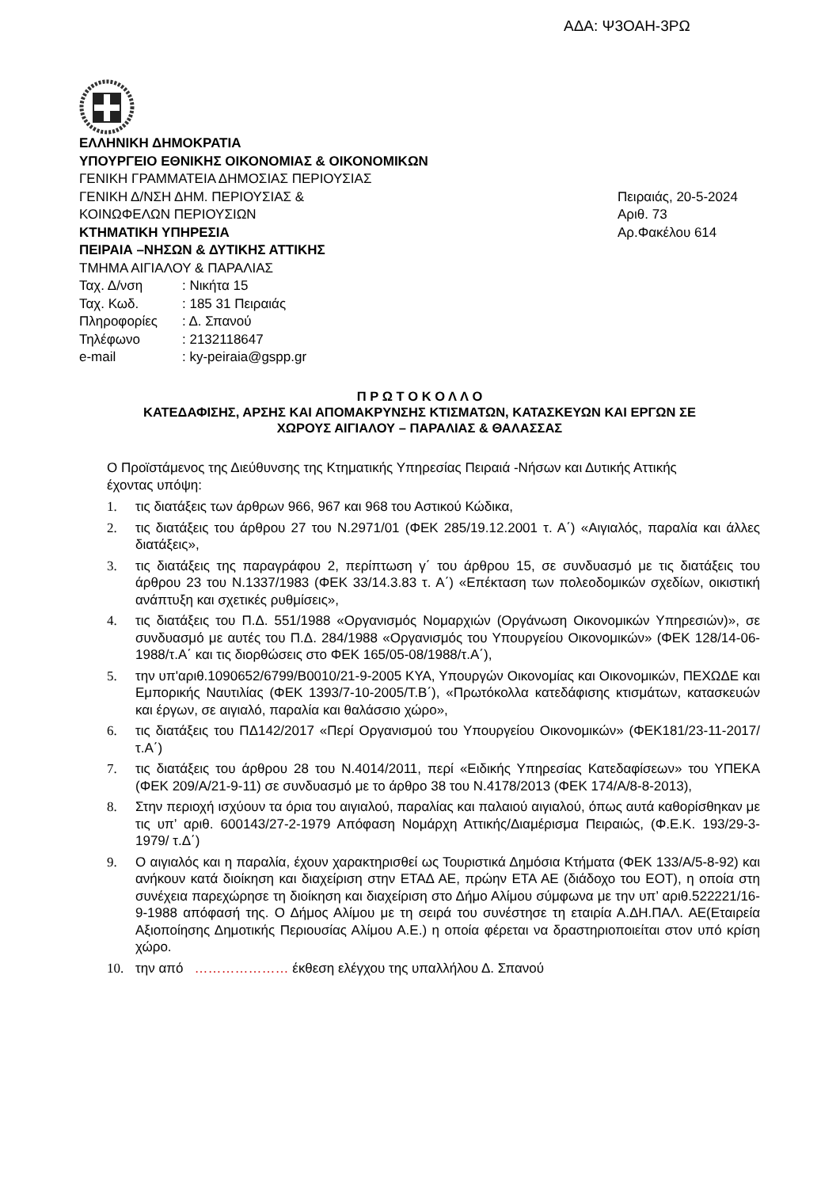ΑΔΑ: Ψ3ΟΑΗ-3ΡΩ
ΕΛΛΗΝΙΚΗ ΔΗΜΟΚΡΑΤΙΑ
ΥΠΟΥΡΓΕΙΟ ΕΘΝΙΚΗΣ ΟΙΚΟΝΟΜΙΑΣ & ΟΙΚΟΝΟΜΙΚΩΝ
ΓΕΝΙΚΗ ΓΡΑΜΜΑΤΕΙΑ ΔΗΜΟΣΙΑΣ ΠΕΡΙΟΥΣΙΑΣ
ΓΕΝΙΚΗ Δ/ΝΣΗ ΔΗΜ. ΠΕΡΙΟΥΣΙΑΣ & Πειραιάς, 20-5-2024
ΚΟΙΝΩΦΕΛΩΝ ΠΕΡΙΟΥΣΙΩΝ Αριθ. 73
ΚΤΗΜΑΤΙΚΗ ΥΠΗΡΕΣΙΑ Αρ.Φακέλου 614
ΠΕΙΡΑΙΑ –ΝΗΣΩΝ & ΔΥΤΙΚΗΣ ΑΤΤΙΚΗΣ
ΤΜΗΜΑ ΑΙΓΙΑΛΟΥ & ΠΑΡΑΛΙΑΣ
| Ταχ. Δ/νση | : Νικήτα 15 |
| Ταχ. Κωδ. | : 185 31 Πειραιάς |
| Πληροφορίες | : Δ. Σπανού |
| Τηλέφωνο | : 2132118647 |
| e-mail | : ky-peiraia@gspp.gr |
Π Ρ Ω Τ Ο Κ Ο Λ Λ Ο
ΚΑΤΕΔΑΦΙΣΗΣ, ΑΡΣΗΣ ΚΑΙ ΑΠΟΜΑΚΡΥΝΣΗΣ ΚΤΙΣΜΑΤΩΝ, ΚΑΤΑΣΚΕΥΩΝ ΚΑΙ ΕΡΓΩΝ ΣΕ
ΧΩΡΟΥΣ ΑΙΓΙΑΛΟΥ – ΠΑΡΑΛΙΑΣ & ΘΑΛΑΣΣΑΣ
Ο Προϊστάμενος της Διεύθυνσης της Κτηματικής Υπηρεσίας Πειραιά -Νήσων και Δυτικής Αττικής
έχοντας υπόψη:
1. τις διατάξεις των άρθρων 966, 967 και 968 του Αστικού Κώδικα,
2. τις διατάξεις του άρθρου 27 του Ν.2971/01 (ΦΕΚ 285/19.12.2001 τ. Α΄) «Αιγιαλός, παραλία και άλλες διατάξεις»,
3. τις διατάξεις της παραγράφου 2, περίπτωση γ΄ του άρθρου 15, σε συνδυασμό με τις διατάξεις του άρθρου 23 του Ν.1337/1983 (ΦΕΚ 33/14.3.83 τ. Α΄) «Επέκταση των πολεοδομικών σχεδίων, οικιστική ανάπτυξη και σχετικές ρυθμίσεις»,
4. τις διατάξεις του Π.Δ. 551/1988 «Οργανισμός Νομαρχιών (Οργάνωση Οικονομικών Υπηρεσιών)», σε συνδυασμό με αυτές του Π.Δ. 284/1988 «Οργανισμός του Υπουργείου Οικονομικών» (ΦΕΚ 128/14-06-1988/τ.Α΄ και τις διορθώσεις στο ΦΕΚ 165/05-08/1988/τ.Α΄),
5. την υπ'αριθ.1090652/6799/Β0010/21-9-2005 ΚΥΑ, Υπουργών Οικονομίας και Οικονομικών, ΠΕΧΩΔΕ και Εμπορικής Ναυτιλίας (ΦΕΚ 1393/7-10-2005/Τ.Β΄), «Πρωτόκολλα κατεδάφισης κτισμάτων, κατασκευών και έργων, σε αιγιαλό, παραλία και θαλάσσιο χώρο»,
6. τις διατάξεις του ΠΔ142/2017 «Περί Οργανισμού του Υπουργείου Οικονομικών» (ΦΕΚ181/23-11-2017/τ.Α΄)
7. τις διατάξεις του άρθρου 28 του Ν.4014/2011, περί «Ειδικής Υπηρεσίας Κατεδαφίσεων» του ΥΠΕΚΑ (ΦΕΚ 209/Α/21-9-11) σε συνδυασμό με το άρθρο 38 του Ν.4178/2013 (ΦΕΚ 174/Α/8-8-2013),
8. Στην περιοχή ισχύουν τα όρια του αιγιαλού, παραλίας και παλαιού αιγιαλού, όπως αυτά καθορίσθηκαν με τις υπ’ αριθ. 600143/27-2-1979 Απόφαση Νομάρχη Αττικής/Διαμέρισμα Πειραιώς, (Φ.Ε.Κ. 193/29-3-1979/ τ.Δ΄)
9. Ο αιγιαλός και η παραλία, έχουν χαρακτηρισθεί ως Τουριστικά Δημόσια Κτήματα (ΦΕΚ 133/Α/5-8-92) και ανήκουν κατά διοίκηση και διαχείριση στην ΕΤΑΔ ΑΕ, πρώην ΕΤΑ ΑΕ (διάδοχο του ΕΟΤ), η οποία στη συνέχεια παρεχώρησε τη διοίκηση και διαχείριση στο Δήμο Αλίμου σύμφωνα με την υπ’ αριθ.522221/16-9-1988 απόφασή της. Ο Δήμος Αλίμου με τη σειρά του συνέστησε τη εταιρία Α.ΔΗ.ΠΑΛ. ΑΕ(Εταιρεία Αξιοποίησης Δημοτικής Περιουσίας Αλίμου Α.Ε.) η οποία φέρεται να δραστηριοποιείται στον υπό κρίση χώρο.
10. την από ………………… έκθεση ελέγχου της υπαλλήλου Δ. Σπανού